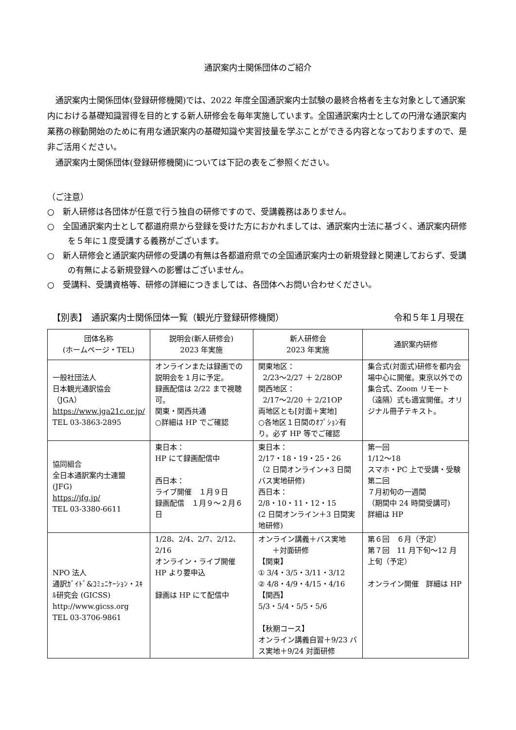通訳案内士関係団体のご紹介
通訳案内士関係団体(登録研修機関)では、2022 年度全国通訳案内士試験の最終合格者を主な対象として通訳案内における基礎知識習得を目的とする新人研修会を毎年実施しています。全国通訳案内士としての円滑な通訳案内業務の稼動開始のために有用な通訳案内の基礎知識や実習技量を学ぶことができる内容となっておりますので、是非ご活用ください。
通訳案内士関係団体(登録研修機関)については下記の表をご参照ください。
（ご注意）
○　新人研修は各団体が任意で行う独自の研修ですので、受講義務はありません。
○　全国通訳案内士として都道府県から登録を受けた方におかれましては、通訳案内士法に基づく、通訳案内研修を５年に１度受講する義務がございます。
○　新人研修会と通訳案内研修の受講の有無は各都道府県での全国通訳案内士の新規登録と関連しておらず、受講の有無による新規登録への影響はございません。
○　受講料、受講資格等、研修の詳細につきましては、各団体へお問い合わせください。
【別表】　通訳案内士関係団体一覧（観光庁登録研修機関） 令和５年１月現在
| 団体名称 (ホームページ・TEL) | 説明会(新人研修会) 2023 年実施 | 新人研修会 2023 年実施 | 通訳案内研修 |
| --- | --- | --- | --- |
| 一般社団法人 日本観光通訳協会 （JGA） https://www.jga21c.or.jp/ TEL 03-3863-2895 | オンラインまたは録画での説明会を１月に予定。 録画配信は 2/22 まで視聴可。 関東・関西共通 ○詳細は HP でご確認 | 関東地区： 2/23～2/27 ＋ 2/28OP 関西地区： 2/17～2/20 ＋ 2/21OP 両地区とも[対面＋実地] ○各地区１日間のｵﾌﾟｼｮﾝ有り。必ず HP 等でご確認 | 集合式(対面式)研修を都内会場中心に開催。東京以外での集合式、Zoom リモート（遠隔）式も適宜開催。オリジナル冊子テキスト。 |
| 協同組合 全日本通訳案内士連盟 (JFG) https://jfg.jp/ TEL 03-3380-6611 | 東日本： HP にて録画配信中 西日本： ライブ開催 １月９日 録画配信 １月９～２月６日 | 東日本： 2/17・18・19・25・26 （2 日間オンライン+3 日間バス実地研修) 西日本： 2/8・10・11・12・15 (2 日間オンライン＋3 日間実地研修) | 第一回 1/12～18 スマホ・PC 上で受講・受験 第二回 ７月初旬の一週間 （期間中 24 時間受講可) 詳細は HP |
| NPO 法人 通訳ｶﾞｲﾄﾞ&ｺﾐｭﾆｹｰｼｮﾝ・ｽｷﾙ研究会 (GICSS) http://www.gicss.org TEL 03-3706-9861 | 1/28、2/4、2/7、2/12、2/16 オンライン・ライブ開催 HP より要申込 録画は HP にて配信中 | オンライン講義＋バス実地 ＋対面研修 【関東】 ① 3/4・3/5・3/11・3/12 ② 4/8・4/9・4/15・4/16 【関西】 5/3・5/4・5/5・5/6 【秋期コース】 オンライン講義自習＋9/23 バス実地＋9/24 対面研修 | 第６回 ６月（予定） 第７回 11 月下旬～12 月上旬（予定） オンライン開催 詳細は HP |